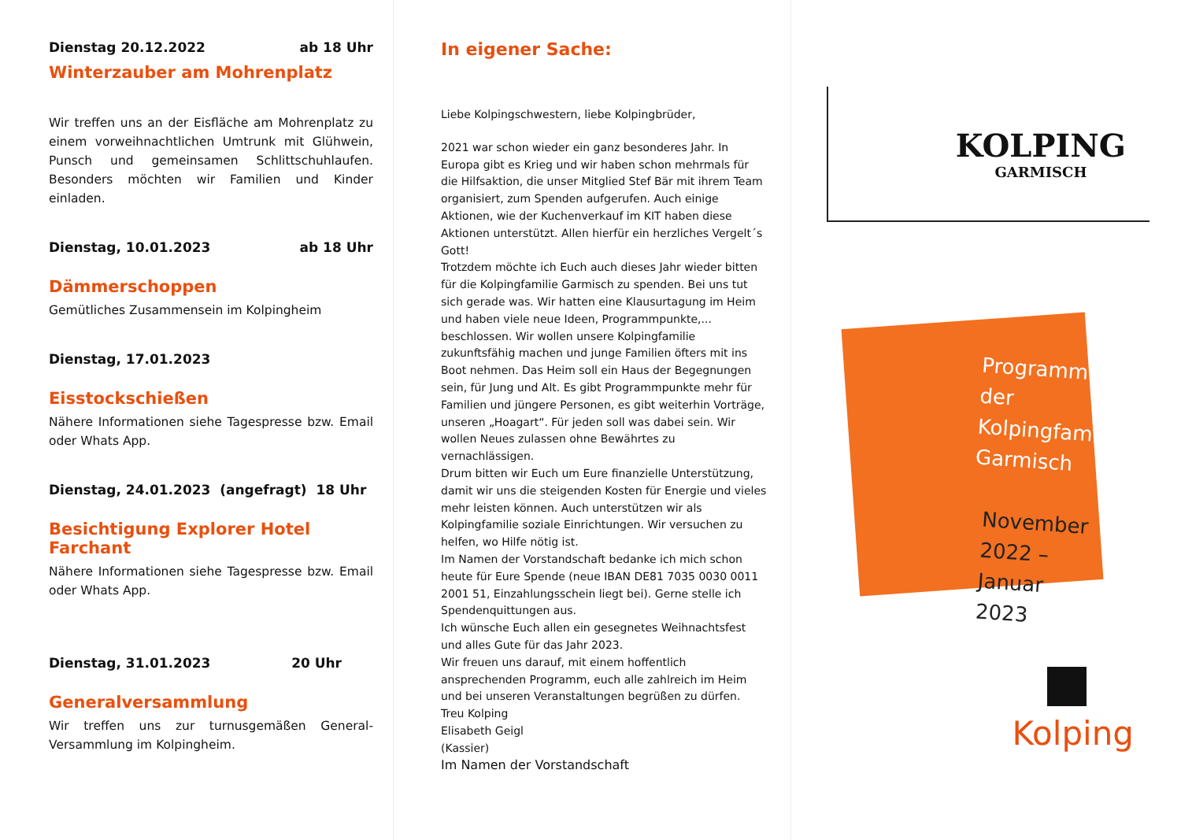Dienstag 20.12.2022 ab 18 Uhr
Winterzauber am Mohrenplatz
Wir treffen uns an der Eisfläche am Mohrenplatz zu einem vorweihnachtlichen Umtrunk mit Glühwein, Punsch und gemeinsamen Schlittschuhlaufen. Besonders möchten wir Familien und Kinder einladen.
Dienstag, 10.01.2023 ab 18 Uhr
Dämmerschoppen
Gemütliches Zusammensein im Kolpingheim
Dienstag, 17.01.2023
Eisstockschießen
Nähere Informationen siehe Tagespresse bzw. Email oder Whats App.
Dienstag, 24.01.2023 (angefragt) 18 Uhr
Besichtigung Explorer Hotel Farchant
Nähere Informationen siehe Tagespresse bzw. Email oder Whats App.
Dienstag, 31.01.2023 20 Uhr
Generalversammlung
Wir treffen uns zur turnusgemäßen General-Versammlung im Kolpingheim.
In eigener Sache:
Liebe Kolpingschwestern, liebe Kolpingbrüder,
2021 war schon wieder ein ganz besonderes Jahr. In Europa gibt es Krieg und wir haben schon mehrmals für die Hilfsaktion, die unser Mitglied Stef Bär mit ihrem Team organisiert, zum Spenden aufgerufen. Auch einige Aktionen, wie der Kuchenverkauf im KIT haben diese Aktionen unterstützt. Allen hierfür ein herzliches Vergelt´s Gott!
Trotzdem möchte ich Euch auch dieses Jahr wieder bitten für die Kolpingfamilie Garmisch zu spenden. Bei uns tut sich gerade was. Wir hatten eine Klausurtagung im Heim und haben viele neue Ideen, Programmpunkte,... beschlossen. Wir wollen unsere Kolpingfamilie zukunftsfähig machen und junge Familien öfters mit ins Boot nehmen. Das Heim soll ein Haus der Begegnungen sein, für Jung und Alt. Es gibt Programmpunkte mehr für Familien und jüngere Personen, es gibt weiterhin Vorträge, unseren „Hoagart“. Für jeden soll was dabei sein. Wir wollen Neues zulassen ohne Bewährtes zu vernachlässigen.
Drum bitten wir Euch um Eure finanzielle Unterstützung, damit wir uns die steigenden Kosten für Energie und vieles mehr leisten können. Auch unterstützen wir als Kolpingfamilie soziale Einrichtungen. Wir versuchen zu helfen, wo Hilfe nötig ist.
Im Namen der Vorstandschaft bedanke ich mich schon heute für Eure Spende (neue IBAN DE81 7035 0030 0011 2001 51, Einzahlungsschein liegt bei). Gerne stelle ich Spendenquittungen aus.
Ich wünsche Euch allen ein gesegnetes Weihnachtsfest und alles Gute für das Jahr 2023.
Wir freuen uns darauf, mit einem hoffentlich ansprechenden Programm, euch alle zahlreich im Heim und bei unseren Veranstaltungen begrüßen zu dürfen.
Treu Kolping
Elisabeth Geigl
(Kassier)
Im Namen der Vorstandschaft
KOLPING
GARMISCH
Programm der Kolpingfamilie Garmisch
November 2022 – Januar 2023
Kolping